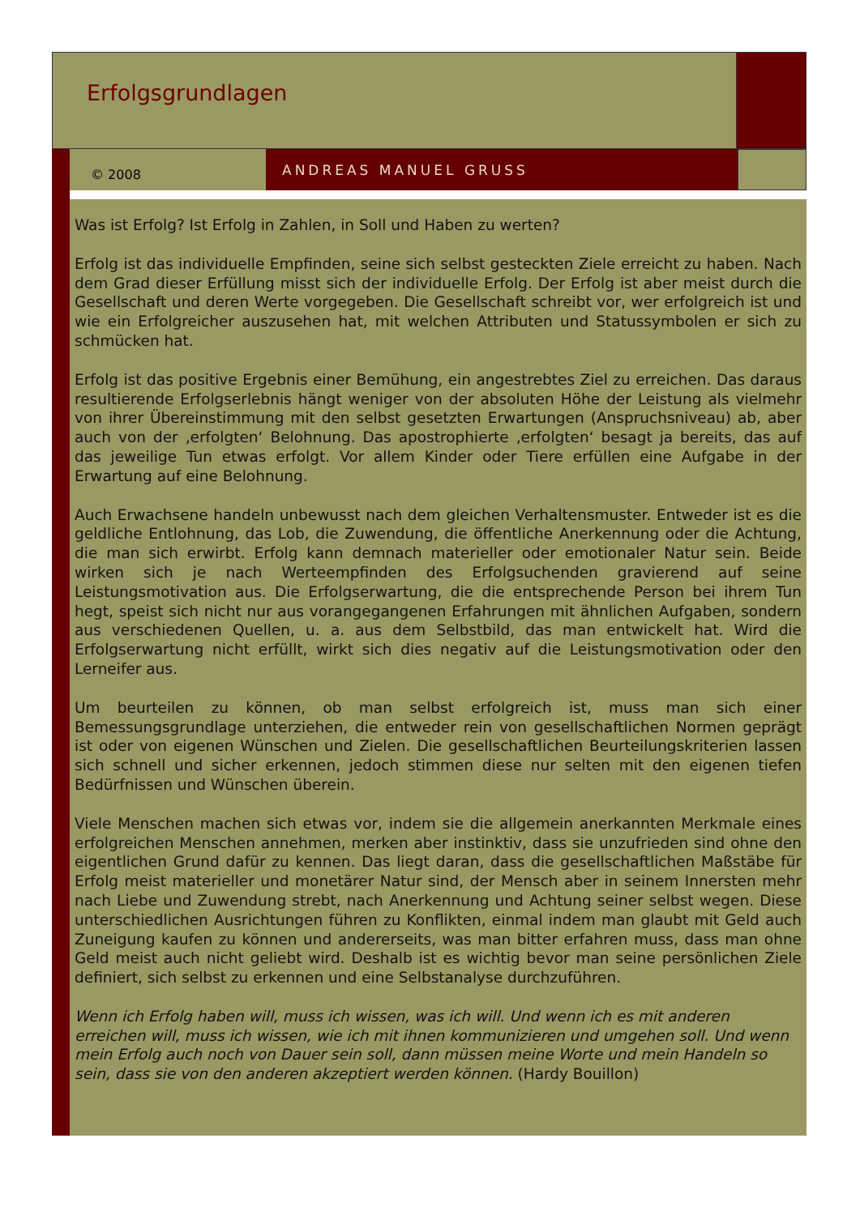Erfolgsgrundlagen
© 2008
ANDREAS MANUEL GRUSS
Was ist Erfolg? Ist Erfolg in Zahlen, in Soll und Haben zu werten?
Erfolg ist das individuelle Empfinden, seine sich selbst gesteckten Ziele erreicht zu haben. Nach dem Grad dieser Erfüllung misst sich der individuelle Erfolg. Der Erfolg ist aber meist durch die Gesellschaft und deren Werte vorgegeben. Die Gesellschaft schreibt vor, wer erfolgreich ist und wie ein Erfolgreicher auszusehen hat, mit welchen Attributen und Statussymbolen er sich zu schmücken hat.
Erfolg ist das positive Ergebnis einer Bemühung, ein angestrebtes Ziel zu erreichen. Das daraus resultierende Erfolgserlebnis hängt weniger von der absoluten Höhe der Leistung als vielmehr von ihrer Übereinstimmung mit den selbst gesetzten Erwartungen (Anspruchsniveau) ab, aber auch von der ‚erfolgten‘ Belohnung. Das apostrophierte ‚erfolgten‘ besagt ja bereits, das auf das jeweilige Tun etwas erfolgt. Vor allem Kinder oder Tiere erfüllen eine Aufgabe in der Erwartung auf eine Belohnung.
Auch Erwachsene handeln unbewusst nach dem gleichen Verhaltensmuster. Entweder ist es die geldliche Entlohnung, das Lob, die Zuwendung, die öffentliche Anerkennung oder die Achtung, die man sich erwirbt. Erfolg kann demnach materieller oder emotionaler Natur sein. Beide wirken sich je nach Werteempfinden des Erfolgsuchenden gravierend auf seine Leistungsmotivation aus. Die Erfolgserwartung, die die entsprechende Person bei ihrem Tun hegt, speist sich nicht nur aus vorangegangenen Erfahrungen mit ähnlichen Aufgaben, sondern aus verschiedenen Quellen, u. a. aus dem Selbstbild, das man entwickelt hat. Wird die Erfolgserwartung nicht erfüllt, wirkt sich dies negativ auf die Leistungsmotivation oder den Lerneifer aus.
Um beurteilen zu können, ob man selbst erfolgreich ist, muss man sich einer Bemessungsgrundlage unterziehen, die entweder rein von gesellschaftlichen Normen geprägt ist oder von eigenen Wünschen und Zielen. Die gesellschaftlichen Beurteilungskriterien lassen sich schnell und sicher erkennen, jedoch stimmen diese nur selten mit den eigenen tiefen Bedürfnissen und Wünschen überein.
Viele Menschen machen sich etwas vor, indem sie die allgemein anerkannten Merkmale eines erfolgreichen Menschen annehmen, merken aber instinktiv, dass sie unzufrieden sind ohne den eigentlichen Grund dafür zu kennen. Das liegt daran, dass die gesellschaftlichen Maßstäbe für Erfolg meist materieller und monetärer Natur sind, der Mensch aber in seinem Innersten mehr nach Liebe und Zuwendung strebt, nach Anerkennung und Achtung seiner selbst wegen. Diese unterschiedlichen Ausrichtungen führen zu Konflikten, einmal indem man glaubt mit Geld auch Zuneigung kaufen zu können und andererseits, was man bitter erfahren muss, dass man ohne Geld meist auch nicht geliebt wird. Deshalb ist es wichtig bevor man seine persönlichen Ziele definiert, sich selbst zu erkennen und eine Selbstanalyse durchzuführen.
Wenn ich Erfolg haben will, muss ich wissen, was ich will. Und wenn ich es mit anderen erreichen will, muss ich wissen, wie ich mit ihnen kommunizieren und umgehen soll. Und wenn mein Erfolg auch noch von Dauer sein soll, dann müssen meine Worte und mein Handeln so sein, dass sie von den anderen akzeptiert werden können. (Hardy Bouillon)